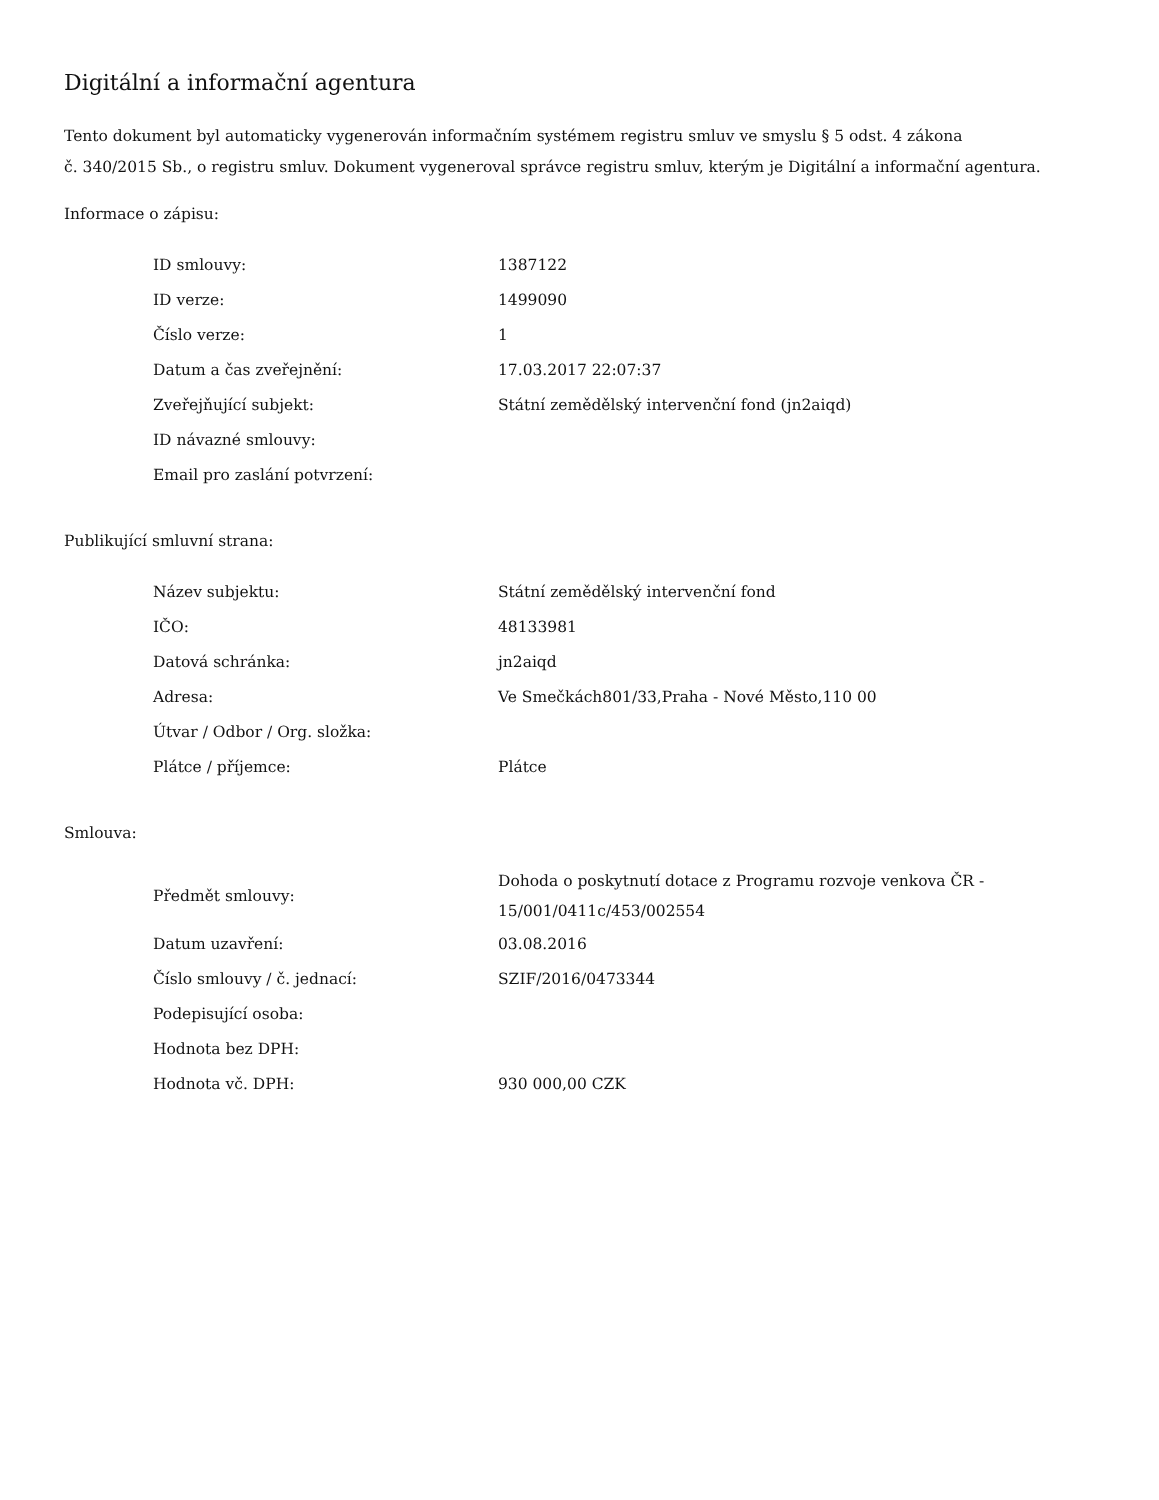Digitální a informační agentura
Tento dokument byl automaticky vygenerován informačním systémem registru smluv ve smyslu § 5 odst. 4 zákona
č. 340/2015 Sb., o registru smluv. Dokument vygeneroval správce registru smluv, kterým je Digitální a informační agentura.
Informace o zápisu:
| ID smlouvy: | 1387122 |
| ID verze: | 1499090 |
| Číslo verze: | 1 |
| Datum a čas zveřejnění: | 17.03.2017 22:07:37 |
| Zveřejňující subjekt: | Státní zemědělský intervenční fond (jn2aiqd) |
| ID návazné smlouvy: | |
| Email pro zaslání potvrzení: | |
Publikující smluvní strana:
| Název subjektu: | Státní zemědělský intervenční fond |
| IČO: | 48133981 |
| Datová schránka: | jn2aiqd |
| Adresa: | Ve Smečkách801/33,Praha - Nové Město,110 00 |
| Útvar / Odbor / Org. složka: | |
| Plátce / příjemce: | Plátce |
Smlouva:
| Předmět smlouvy: | Dohoda o poskytnutí dotace z Programu rozvoje venkova ČR - 15/001/0411c/453/002554 |
| Datum uzavření: | 03.08.2016 |
| Číslo smlouvy / č. jednací: | SZIF/2016/0473344 |
| Podepisující osoba: | |
| Hodnota bez DPH: | |
| Hodnota vč. DPH: | 930 000,00 CZK |